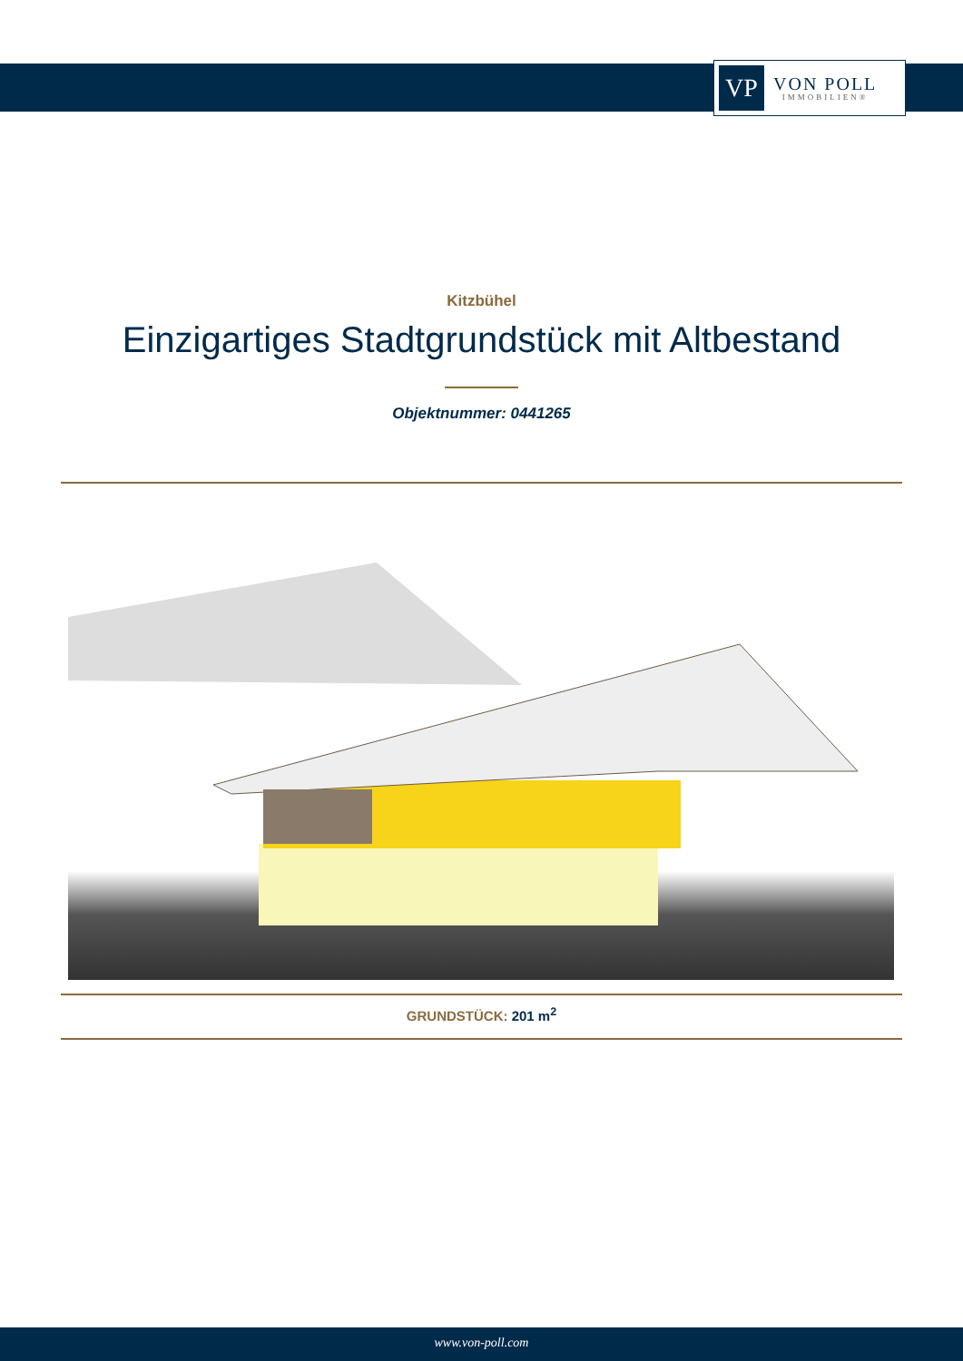VP
VON POLL
IMMOBILIEN®
Kitzbühel
Einzigartiges Stadtgrundstück mit Altbestand
Objektnummer: 0441265
GRUNDSTÜCK: 201 m<sup>2</sup>
www.von-poll.com